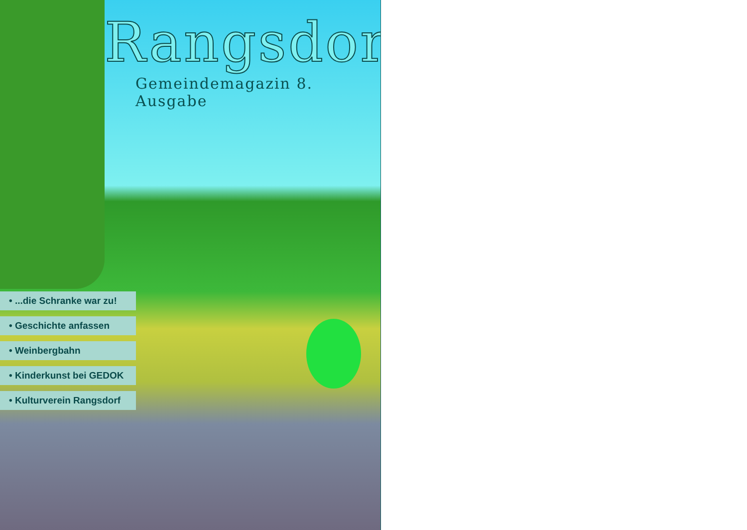Rangsdorf
Gemeindemagazin 8. Ausgabe
• ...die Schranke war zu!
• Geschichte anfassen
• Weinbergbahn
• Kinderkunst bei GEDOK
• Kulturverein Rangsdorf